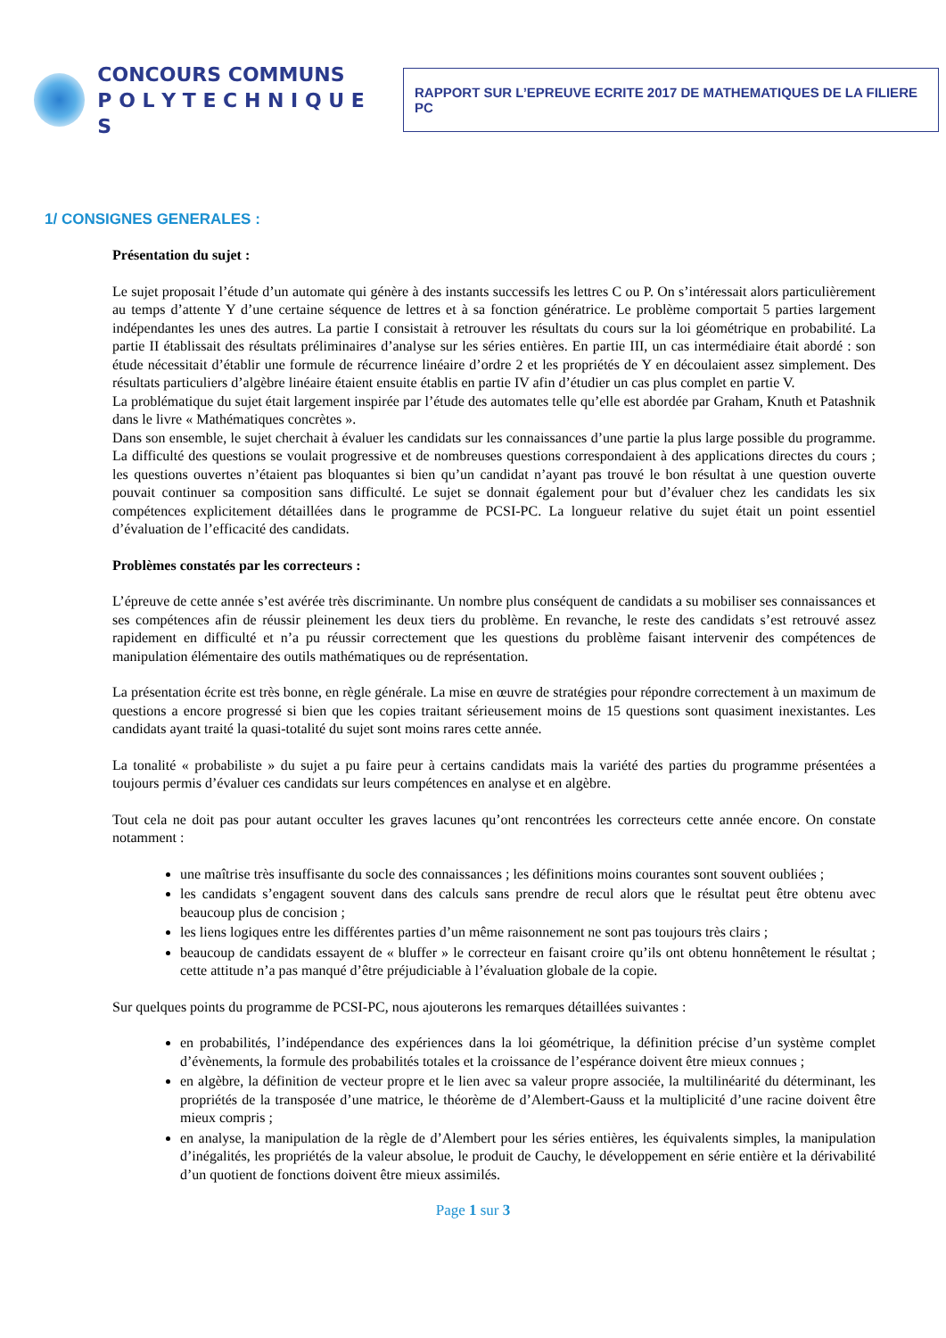CONCOURS COMMUNS
P O L Y T E C H N I Q U E S
RAPPORT SUR L’EPREUVE ECRITE 2017 DE MATHEMATIQUES DE LA FILIERE PC
1/ CONSIGNES GENERALES :
Présentation du sujet :
Le sujet proposait l’étude d’un automate qui génère à des instants successifs les lettres C ou P. On s’intéressait alors particulièrement au temps d’attente Y d’une certaine séquence de lettres et à sa fonction génératrice. Le problème comportait 5 parties largement indépendantes les unes des autres. La partie I consistait à retrouver les résultats du cours sur la loi géométrique en probabilité. La partie II établissait des résultats préliminaires d’analyse sur les séries entières. En partie III, un cas intermédiaire était abordé : son étude nécessitait d’établir une formule de récurrence linéaire d’ordre 2 et les propriétés de Y en découlaient assez simplement. Des résultats particuliers d’algèbre linéaire étaient ensuite établis en partie IV afin d’étudier un cas plus complet en partie V.
La problématique du sujet était largement inspirée par l’étude des automates telle qu’elle est abordée par Graham, Knuth et Patashnik dans le livre « Mathématiques concrètes ».
Dans son ensemble, le sujet cherchait à évaluer les candidats sur les connaissances d’une partie la plus large possible du programme. La difficulté des questions se voulait progressive et de nombreuses questions correspondaient à des applications directes du cours ; les questions ouvertes n’étaient pas bloquantes si bien qu’un candidat n’ayant pas trouvé le bon résultat à une question ouverte pouvait continuer sa composition sans difficulté. Le sujet se donnait également pour but d’évaluer chez les candidats les six compétences explicitement détaillées dans le programme de PCSI-PC. La longueur relative du sujet était un point essentiel d’évaluation de l’efficacité des candidats.
Problèmes constatés par les correcteurs :
L’épreuve de cette année s’est avérée très discriminante. Un nombre plus conséquent de candidats a su mobiliser ses connaissances et ses compétences afin de réussir pleinement les deux tiers du problème. En revanche, le reste des candidats s’est retrouvé assez rapidement en difficulté et n’a pu réussir correctement que les questions du problème faisant intervenir des compétences de manipulation élémentaire des outils mathématiques ou de représentation.
La présentation écrite est très bonne, en règle générale. La mise en œuvre de stratégies pour répondre correctement à un maximum de questions a encore progressé si bien que les copies traitant sérieusement moins de 15 questions sont quasiment inexistantes. Les candidats ayant traité la quasi-totalité du sujet sont moins rares cette année.
La tonalité « probabiliste » du sujet a pu faire peur à certains candidats mais la variété des parties du programme présentées a toujours permis d’évaluer ces candidats sur leurs compétences en analyse et en algèbre.
Tout cela ne doit pas pour autant occulter les graves lacunes qu’ont rencontrées les correcteurs cette année encore. On constate notamment :
une maîtrise très insuffisante du socle des connaissances ; les définitions moins courantes sont souvent oubliées ;
les candidats s’engagent souvent dans des calculs sans prendre de recul alors que le résultat peut être obtenu avec beaucoup plus de concision ;
les liens logiques entre les différentes parties d’un même raisonnement ne sont pas toujours très clairs ;
beaucoup de candidats essayent de « bluffer » le correcteur en faisant croire qu’ils ont obtenu honnêtement le résultat ; cette attitude n’a pas manqué d’être préjudiciable à l’évaluation globale de la copie.
Sur quelques points du programme de PCSI-PC, nous ajouterons les remarques détaillées suivantes :
en probabilités, l’indépendance des expériences dans la loi géométrique, la définition précise d’un système complet d’évènements, la formule des probabilités totales et la croissance de l’espérance doivent être mieux connues ;
en algèbre, la définition de vecteur propre et le lien avec sa valeur propre associée, la multilinéarité du déterminant, les propriétés de la transposée d’une matrice, le théorème de d’Alembert-Gauss et la multiplicité d’une racine doivent être mieux compris ;
en analyse, la manipulation de la règle de d’Alembert pour les séries entières, les équivalents simples, la manipulation d’inégalités, les propriétés de la valeur absolue, le produit de Cauchy, le développement en série entière et la dérivabilité d’un quotient de fonctions doivent être mieux assimilés.
Page 1 sur 3